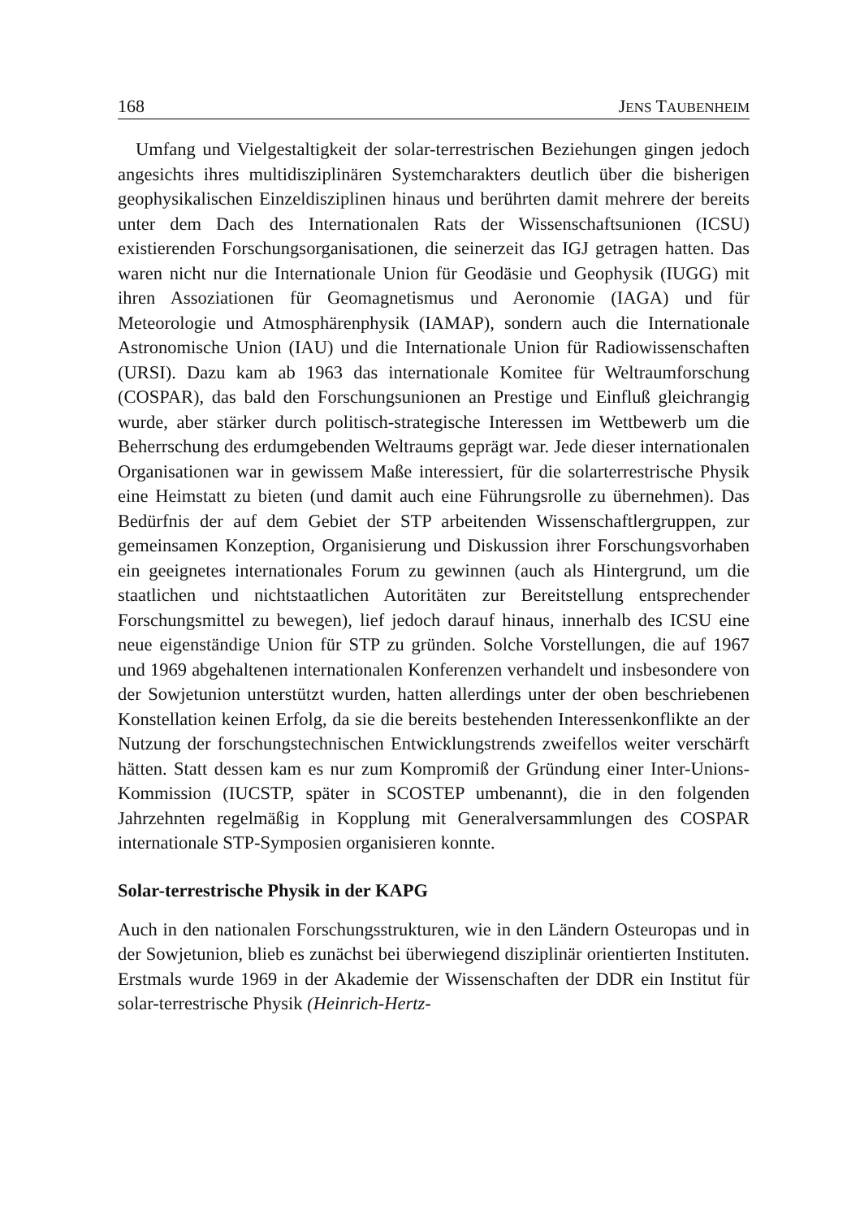168 JENS TAUBENHEIM
Umfang und Vielgestaltigkeit der solar-terrestrischen Beziehungen gingen jedoch angesichts ihres multidisziplinären Systemcharakters deutlich über die bisherigen geophysikalischen Einzeldisziplinen hinaus und berührten damit mehrere der bereits unter dem Dach des Internationalen Rats der Wissenschaftsunionen (ICSU) existierenden Forschungsorganisationen, die seinerzeit das IGJ getragen hatten. Das waren nicht nur die Internationale Union für Geodäsie und Geophysik (IUGG) mit ihren Assoziationen für Geomagnetismus und Aeronomie (IAGA) und für Meteorologie und Atmosphärenphysik (IAMAP), sondern auch die Internationale Astronomische Union (IAU) und die Internationale Union für Radiowissenschaften (URSI). Dazu kam ab 1963 das internationale Komitee für Weltraumforschung (COSPAR), das bald den Forschungsunionen an Prestige und Einfluß gleichrangig wurde, aber stärker durch politisch-strategische Interessen im Wettbewerb um die Beherrschung des erdumgebenden Weltraums geprägt war. Jede dieser internationalen Organisationen war in gewissem Maße interessiert, für die solarterrestrische Physik eine Heimstatt zu bieten (und damit auch eine Führungsrolle zu übernehmen). Das Bedürfnis der auf dem Gebiet der STP arbeitenden Wissenschaftlergruppen, zur gemeinsamen Konzeption, Organisierung und Diskussion ihrer Forschungsvorhaben ein geeignetes internationales Forum zu gewinnen (auch als Hintergrund, um die staatlichen und nichtstaatlichen Autoritäten zur Bereitstellung entsprechender Forschungsmittel zu bewegen), lief jedoch darauf hinaus, innerhalb des ICSU eine neue eigenständige Union für STP zu gründen. Solche Vorstellungen, die auf 1967 und 1969 abgehaltenen internationalen Konferenzen verhandelt und insbesondere von der Sowjetunion unterstützt wurden, hatten allerdings unter der oben beschriebenen Konstellation keinen Erfolg, da sie die bereits bestehenden Interessenkonflikte an der Nutzung der forschungstechnischen Entwicklungstrends zweifellos weiter verschärft hätten. Statt dessen kam es nur zum Kompromiß der Gründung einer Inter-Unions-Kommission (IUCSTP, später in SCOSTEP umbenannt), die in den folgenden Jahrzehnten regelmäßig in Kopplung mit Generalversammlungen des COSPAR internationale STP-Symposien organisieren konnte.
Solar-terrestrische Physik in der KAPG
Auch in den nationalen Forschungsstrukturen, wie in den Ländern Osteuropas und in der Sowjetunion, blieb es zunächst bei überwiegend disziplinär orientierten Instituten. Erstmals wurde 1969 in der Akademie der Wissenschaften der DDR ein Institut für solar-terrestrische Physik (Heinrich-Hertz-